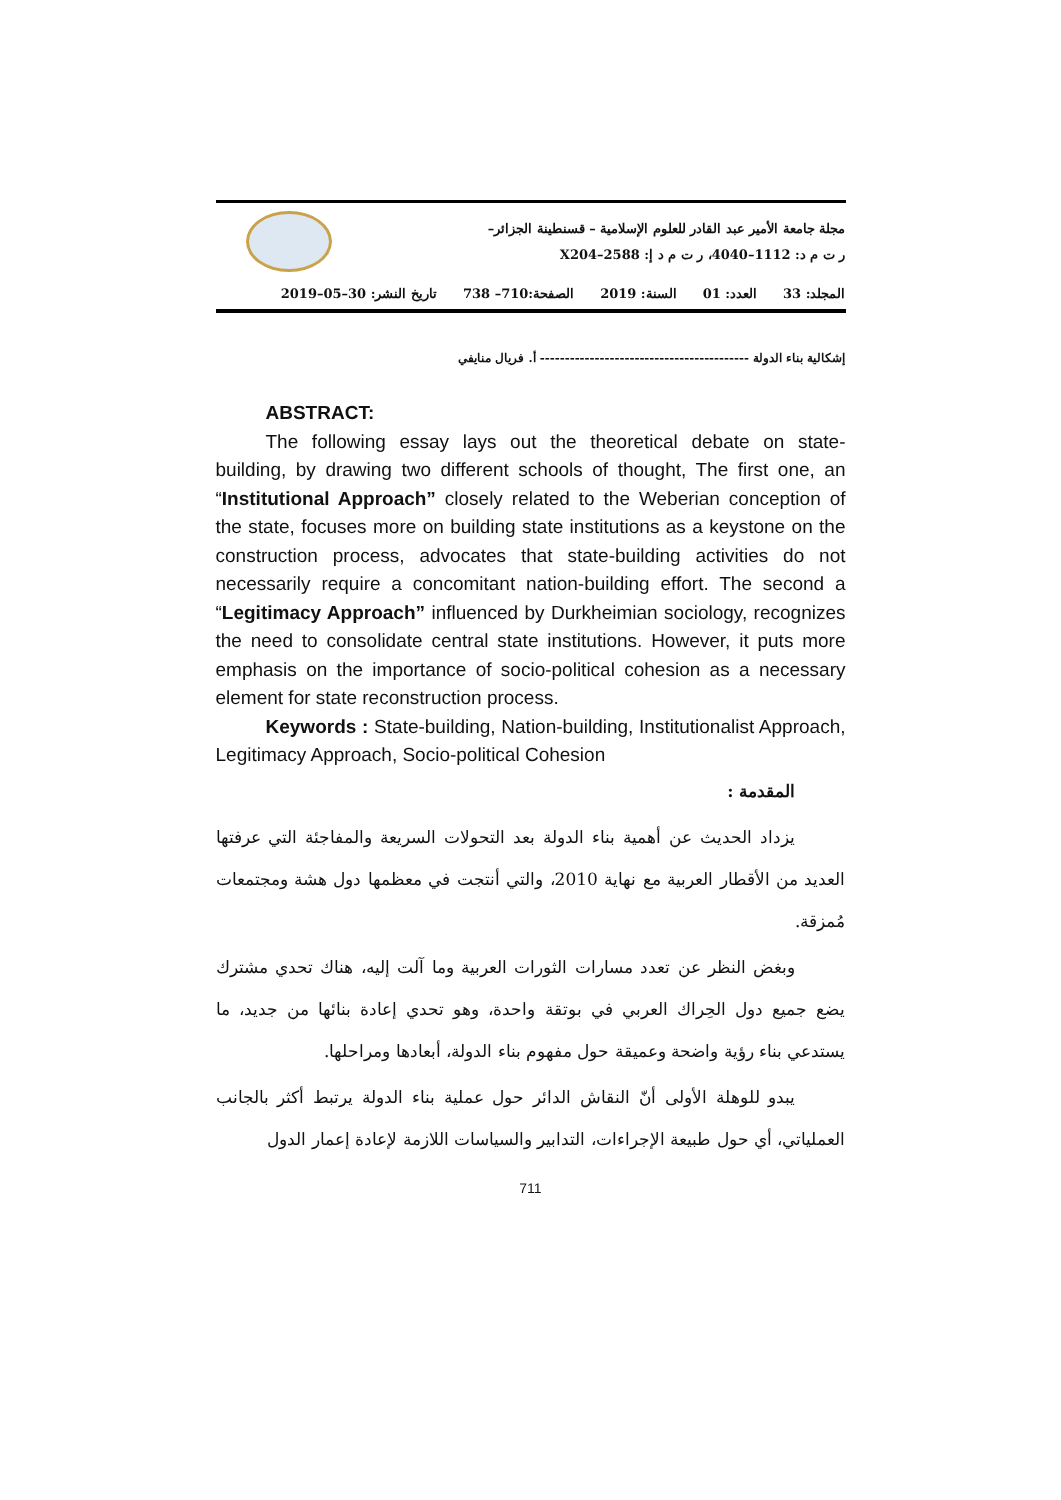مجلة جامعة الأمير عبد القادر للعلوم الإسلامية – قسنطينة الجزائر–
ر ت م د: 1112–4040، ر ت م د إ: 2588–X204
المجلد: 33 العدد: 01 السنة: 2019 الصفحة:710– 738 تاريخ النشر: 30–05–2019
إشكالية بناء الدولة ------------------------------------------ أ. فريال منايفي
ABSTRACT:
The following essay lays out the theoretical debate on state- building, by drawing two different schools of thought, The first one, an “Institutional Approach” closely related to the Weberian conception of the state, focuses more on building state institutions as a keystone on the construction process, advocates that state-building activities do not necessarily require a concomitant nation-building effort. The second a “Legitimacy Approach” influenced by Durkheimian sociology, recognizes the need to consolidate central state institutions. However, it puts more emphasis on the importance of socio-political cohesion as a necessary element for state reconstruction process.
Keywords : State-building, Nation-building, Institutionalist Approach, Legitimacy Approach, Socio-political Cohesion
المقدمة :
يزداد الحديث عن أهمية بناء الدولة بعد التحولات السريعة والمفاجئة التي عرفتها العديد من الأقطار العربية مع نهاية 2010، والتي أنتجت في معظمها دول هشة ومجتمعات مُمزقة.
وبغض النظر عن تعدد مسارات الثورات العربية وما آلت إليه، هناك تحدي مشترك يضع جميع دول الحِراك العربي في بوتقة واحدة، وهو تحدي إعادة بنائها من جديد، ما يستدعي بناء رؤية واضحة وعميقة حول مفهوم بناء الدولة، أبعادها ومراحلها.
يبدو للوهلة الأولى أنّ النقاش الدائر حول عملية بناء الدولة يرتبط أكثر بالجانب العملياتي، أي حول طبيعة الإجراءات، التدابير والسياسات اللازمة لإعادة إعمار الدول
711